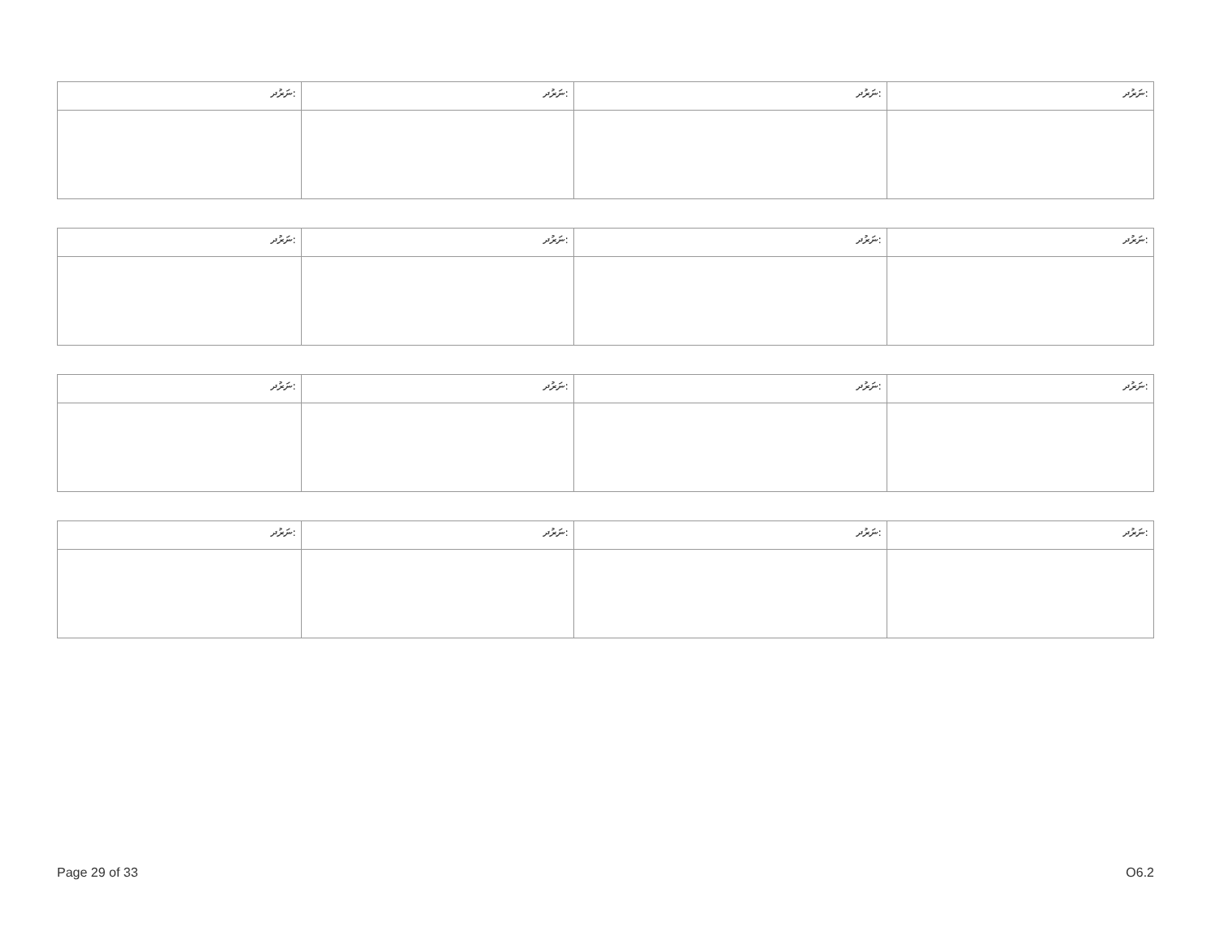| ނަރުދ: | ނަރުދ: | ނަރުދ: | ނަރުދ: |
| --- | --- | --- | --- |
| ނަރުދ: | ނަރުދ: | ނަރުދ: | ނަރުދ: |
| --- | --- | --- | --- |
| ނަރުދ: | ނަރުދ: | ނަރުދ: | ނަރުދ: |
| --- | --- | --- | --- |
| ނަރުދ: | ނަރުދ: | ނަރުދ: | ނަރުދ: |
| --- | --- | --- | --- |
Page 29 of 33 O6.2